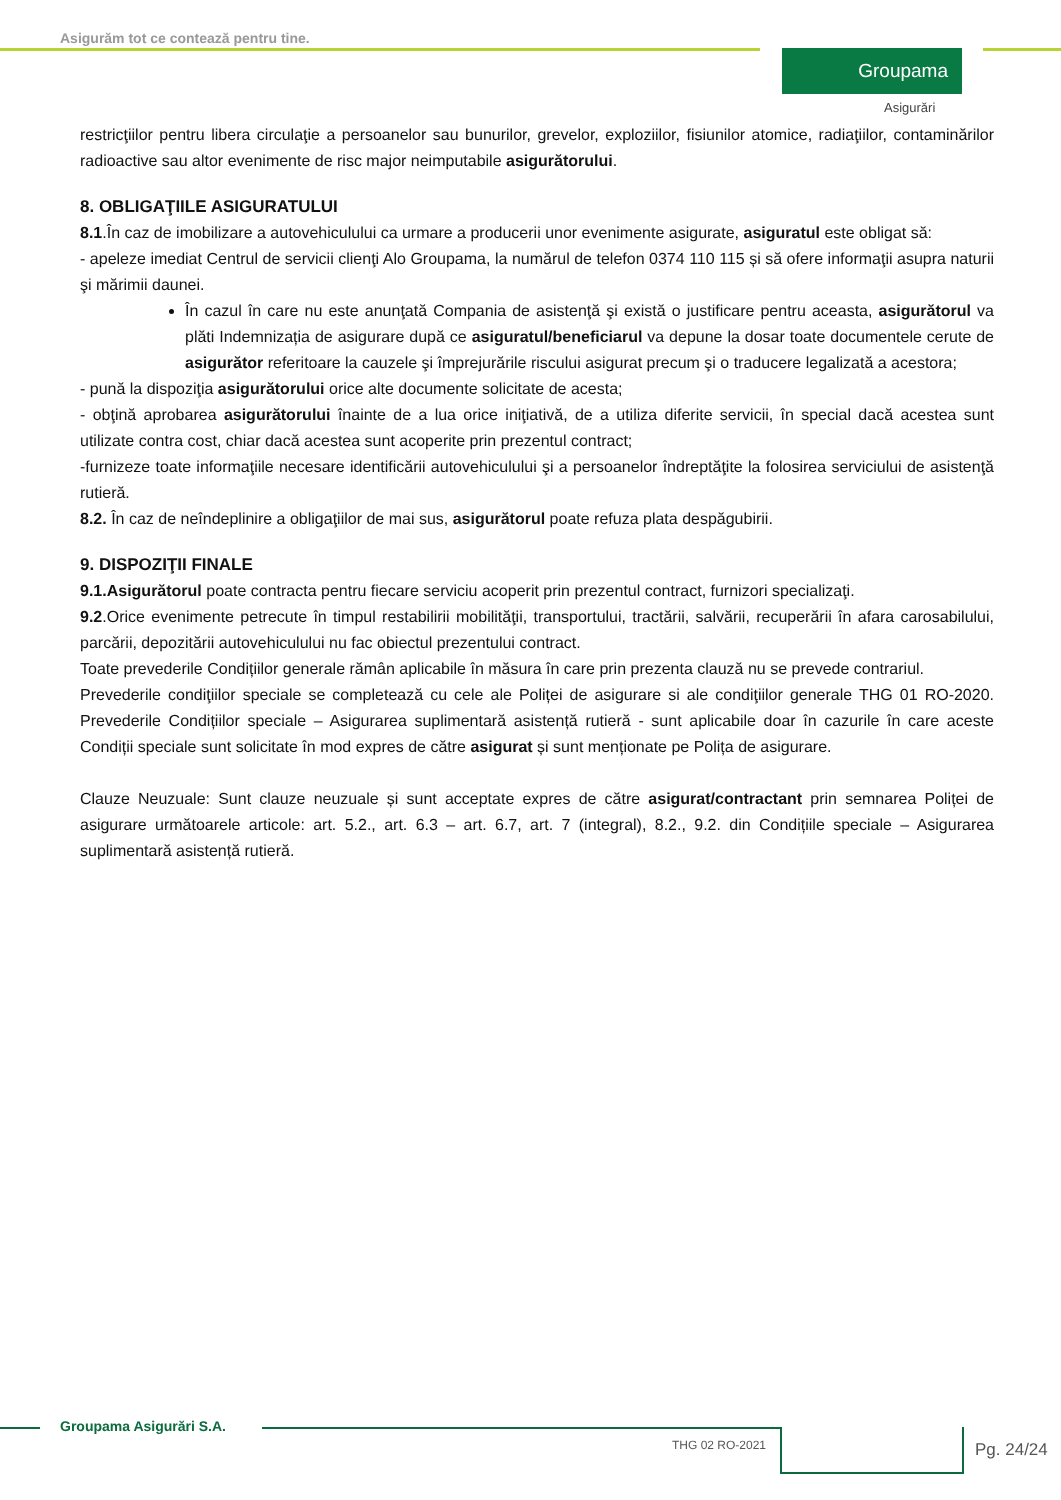Asigurăm tot ce contează pentru tine.
Groupama
Asigurări
restricţiilor pentru libera circulaţie a persoanelor sau bunurilor, grevelor, exploziilor, fisiunilor atomice, radiaţiilor, contaminărilor radioactive sau altor evenimente de risc major neimputabile asigurătorului.
8. OBLIGAŢIILE ASIGURATULUI
8.1.În caz de imobilizare a autovehiculului ca urmare a producerii unor evenimente asigurate, asiguratul este obligat să:
- apeleze imediat Centrul de servicii clienţi Alo Groupama, la numărul de telefon 0374 110 115 și să ofere informaţii asupra naturii şi mărimii daunei.
În cazul în care nu este anunţată Compania de asistenţă şi există o justificare pentru aceasta, asigurătorul va plăti Indemnizația de asigurare după ce asiguratul/beneficiarul va depune la dosar toate documentele cerute de asigurător referitoare la cauzele şi împrejurările riscului asigurat precum şi o traducere legalizată a acestora;
- pună la dispoziţia asigurătorului orice alte documente solicitate de acesta;
- obţină aprobarea asigurătorului înainte de a lua orice iniţiativă, de a utiliza diferite servicii, în special dacă acestea sunt utilizate contra cost, chiar dacă acestea sunt acoperite prin prezentul contract;
-furnizeze toate informaţiile necesare identificării autovehiculului şi a persoanelor îndreptăţite la folosirea serviciului de asistenţă rutieră.
8.2. În caz de neîndeplinire a obligaţiilor de mai sus, asigurătorul poate refuza plata despăgubirii.
9. DISPOZIŢII FINALE
9.1.Asigurătorul poate contracta pentru fiecare serviciu acoperit prin prezentul contract, furnizori specializaţi.
9.2.Orice evenimente petrecute în timpul restabilirii mobilităţii, transportului, tractării, salvării, recuperării în afara carosabilului, parcării, depozitării autovehiculului nu fac obiectul prezentului contract.
Toate prevederile Condițiilor generale rămân aplicabile în măsura în care prin prezenta clauză nu se prevede contrariul.
Prevederile condiţiilor speciale se completează cu cele ale Poliței de asigurare si ale condiţiilor generale THG 01 RO-2020. Prevederile Condițiilor speciale – Asigurarea suplimentară asistență rutieră - sunt aplicabile doar în cazurile în care aceste Condiții speciale sunt solicitate în mod expres de către asigurat și sunt menționate pe Polița de asigurare.
Clauze Neuzuale: Sunt clauze neuzuale și sunt acceptate expres de către asigurat/contractant prin semnarea Poliței de asigurare următoarele articole: art. 5.2., art. 6.3 – art. 6.7, art. 7 (integral), 8.2., 9.2. din Condițiile speciale – Asigurarea suplimentară asistență rutieră.
Groupama Asigurări S.A.
THG 02 RO-2021 Pg. 24/24